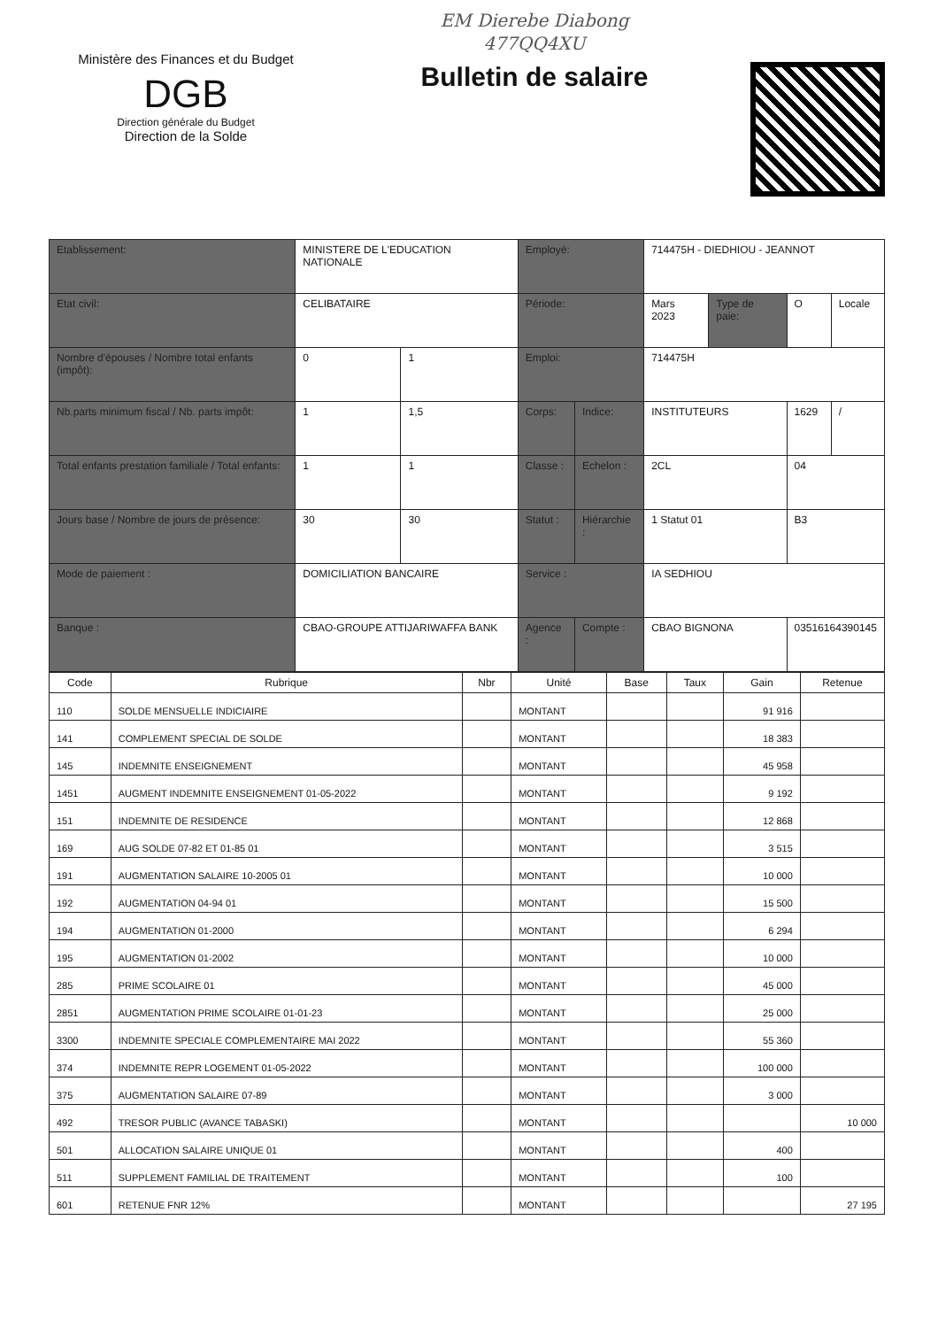Ministère des Finances et du Budget
DGB
Direction générale du Budget
Direction de la Solde
EM Dierebe Diabong
477QQ4XU
Bulletin de salaire
| Etablissement: | MINISTERE DE L'EDUCATION NATIONALE | | Employé: | | 714475H - DIEDHIOU - JEANNOT | | | |
| Etat civil: | CELIBATAIRE | | Période: | | Mars 2023 | Type de paie: | O | Locale |
| Nombre d'épouses / Nombre total enfants (impôt): | 0 | 1 | Emploi: | | 714475H | | | |
| Nb.parts minimum fiscal / Nb. parts impôt: | 1 | 1,5 | Corps: | Indice: | INSTITUTEURS | | 1629 | / |
| Total enfants prestation familiale / Total enfants: | 1 | 1 | Classe : | Echelon : | 2CL | | 04 | |
| Jours base / Nombre de jours de présence: | 30 | 30 | Statut : | Hiérarchie : | 1 Statut 01 | | B3 | |
| Mode de paiement : | DOMICILIATION BANCAIRE | | Service : | | IA SEDHIOU | | | |
| Banque : | CBAO-GROUPE ATTIJARIWAFFA BANK | | Agence : | Compte : | CBAO BIGNONA | | 03516164390145 | |
| Code | Rubrique | Nbr | Unité | Base | Taux | Gain | Retenue |
| --- | --- | --- | --- | --- | --- | --- | --- |
| 110 | SOLDE MENSUELLE INDICIAIRE | | MONTANT | | | 91 916 | |
| 141 | COMPLEMENT SPECIAL DE SOLDE | | MONTANT | | | 18 383 | |
| 145 | INDEMNITE ENSEIGNEMENT | | MONTANT | | | 45 958 | |
| 1451 | AUGMENT INDEMNITE ENSEIGNEMENT 01-05-2022 | | MONTANT | | | 9 192 | |
| 151 | INDEMNITE DE RESIDENCE | | MONTANT | | | 12 868 | |
| 169 | AUG SOLDE 07-82 ET 01-85 01 | | MONTANT | | | 3 515 | |
| 191 | AUGMENTATION SALAIRE 10-2005 01 | | MONTANT | | | 10 000 | |
| 192 | AUGMENTATION 04-94 01 | | MONTANT | | | 15 500 | |
| 194 | AUGMENTATION 01-2000 | | MONTANT | | | 6 294 | |
| 195 | AUGMENTATION 01-2002 | | MONTANT | | | 10 000 | |
| 285 | PRIME SCOLAIRE 01 | | MONTANT | | | 45 000 | |
| 2851 | AUGMENTATION PRIME SCOLAIRE 01-01-23 | | MONTANT | | | 25 000 | |
| 3300 | INDEMNITE SPECIALE COMPLEMENTAIRE MAI 2022 | | MONTANT | | | 55 360 | |
| 374 | INDEMNITE REPR LOGEMENT 01-05-2022 | | MONTANT | | | 100 000 | |
| 375 | AUGMENTATION SALAIRE 07-89 | | MONTANT | | | 3 000 | |
| 492 | TRESOR PUBLIC (AVANCE TABASKI) | | MONTANT | | | | 10 000 |
| 501 | ALLOCATION SALAIRE UNIQUE 01 | | MONTANT | | | 400 | |
| 511 | SUPPLEMENT FAMILIAL DE TRAITEMENT | | MONTANT | | | 100 | |
| 601 | RETENUE FNR 12% | | MONTANT | | | | 27 195 |